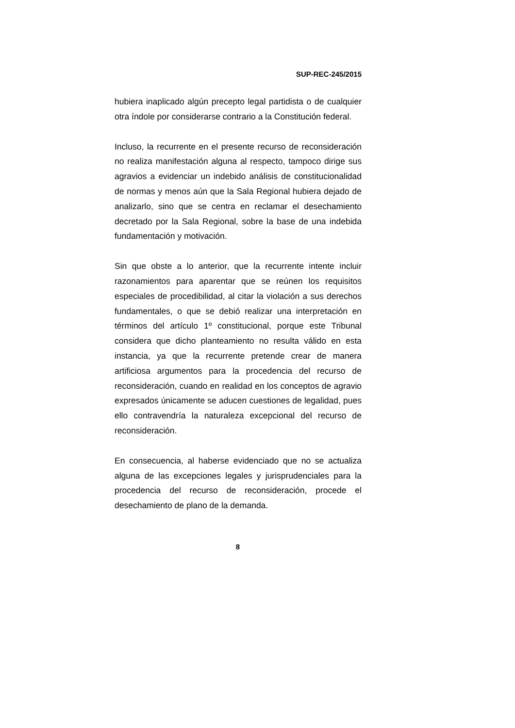SUP-REC-245/2015
hubiera inaplicado algún precepto legal partidista o de cualquier otra índole por considerarse contrario a la Constitución federal.
Incluso, la recurrente en el presente recurso de reconsideración no realiza manifestación alguna al respecto, tampoco dirige sus agravios a evidenciar un indebido análisis de constitucionalidad de normas y menos aún que la Sala Regional hubiera dejado de analizarlo, sino que se centra en reclamar el desechamiento decretado por la Sala Regional, sobre la base de una indebida fundamentación y motivación.
Sin que obste a lo anterior, que la recurrente intente incluir razonamientos para aparentar que se reúnen los requisitos especiales de procedibilidad, al citar la violación a sus derechos fundamentales, o que se debió realizar una interpretación en términos del artículo 1º constitucional, porque este Tribunal considera que dicho planteamiento no resulta válido en esta instancia, ya que la recurrente pretende crear de manera artificiosa argumentos para la procedencia del recurso de reconsideración, cuando en realidad en los conceptos de agravio expresados únicamente se aducen cuestiones de legalidad, pues ello contravendría la naturaleza excepcional del recurso de reconsideración.
En consecuencia, al haberse evidenciado que no se actualiza alguna de las excepciones legales y jurisprudenciales para la procedencia del recurso de reconsideración, procede el desechamiento de plano de la demanda.
8